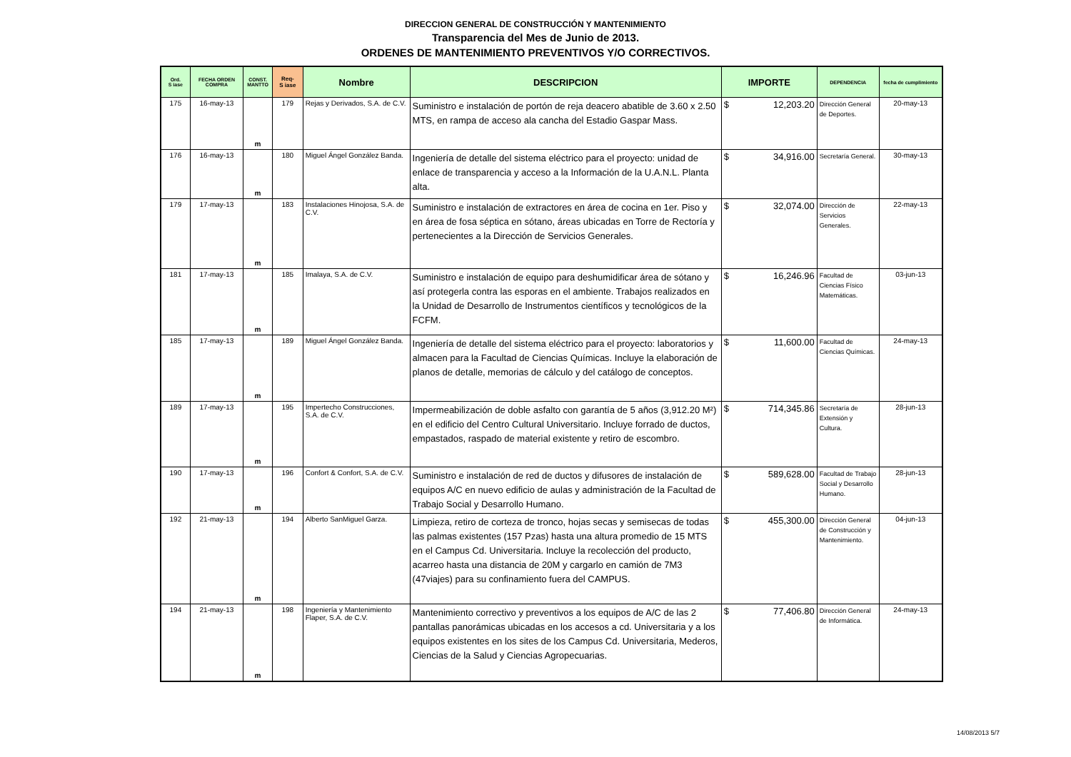DIRECCION GENERAL DE CONSTRUCCIÓN Y MANTENIMIENTO
Transparencia del Mes de Junio de 2013.
ORDENES DE MANTENIMIENTO PREVENTIVOS Y/O CORRECTIVOS.
| Ord. S iase | FECHA ORDEN COMPRA | CONST. MANTTO | Req- S iase | Nombre | DESCRIPCION | IMPORTE | DEPENDENCIA | fecha de cumplimiento |
| --- | --- | --- | --- | --- | --- | --- | --- | --- |
| 175 | 16-may-13 | m | 179 | Rejas y Derivados, S.A. de C.V. | Suministro e instalación de portón de reja deacero abatible de 3.60 x 2.50 MTS, en rampa de acceso ala cancha del Estadio Gaspar Mass. | $ 12,203.20 | Dirección General de Deportes. | 20-may-13 |
| 176 | 16-may-13 | m | 180 | Miguel Ángel González Banda. | Ingeniería de detalle del sistema eléctrico para el proyecto: unidad de enlace de transparencia y acceso a la Información de la U.A.N.L. Planta alta. | $ 34,916.00 | Secretaría General. | 30-may-13 |
| 179 | 17-may-13 | m | 183 | Instalaciones Hinojosa, S.A. de C.V. | Suministro e instalación de extractores en área de cocina en 1er. Piso y en área de fosa séptica en sótano, áreas ubicadas en Torre de Rectoría y pertenecientes a la Dirección de Servicios Generales. | $ 32,074.00 | Dirección de Servicios Generales. | 22-may-13 |
| 181 | 17-may-13 | m | 185 | Imalaya, S.A. de C.V. | Suministro e instalación de equipo para deshumidificar área de sótano y así protegerla contra las esporas en el ambiente. Trabajos realizados en la Unidad de Desarrollo de Instrumentos científicos y tecnológicos de la FCFM. | $ 16,246.96 | Facultad de Ciencias Físico Matemáticas. | 03-jun-13 |
| 185 | 17-may-13 | m | 189 | Miguel Ángel González Banda. | Ingeniería de detalle del sistema eléctrico para el proyecto: laboratorios y almacen para la Facultad de Ciencias Químicas. Incluye la elaboración de planos de detalle, memorias de cálculo y del catálogo de conceptos. | $ 11,600.00 | Facultad de Ciencias Químicas. | 24-may-13 |
| 189 | 17-may-13 | m | 195 | Impertecho Construcciones, S.A. de C.V. | Impermeabilización de doble asfalto con garantía de 5 años (3,912.20 M²) en el edificio del Centro Cultural Universitario. Incluye forrado de ductos, empastados, raspado de material existente y retiro de escombro. | $ 714,345.86 | Secretaría de Extensión y Cultura. | 28-jun-13 |
| 190 | 17-may-13 | m | 196 | Confort & Confort, S.A. de C.V. | Suministro e instalación de red de ductos y difusores de instalación de equipos A/C en nuevo edificio de aulas y administración de la Facultad de Trabajo Social y Desarrollo Humano. | $ 589,628.00 | Facultad de Trabajo Social y Desarrollo Humano. | 28-jun-13 |
| 192 | 21-may-13 | m | 194 | Alberto SanMiguel Garza. | Limpieza, retiro de corteza de tronco, hojas secas y semisecas de todas las palmas existentes (157 Pzas) hasta una altura promedio de 15 MTS en el Campus Cd. Universitaria. Incluye la recolección del producto, acarreo hasta una distancia de 20M y cargarlo en camión de 7M3 (47viajes) para su confinamiento fuera del CAMPUS. | $ 455,300.00 | Dirección General de Construcción y Mantenimiento. | 04-jun-13 |
| 194 | 21-may-13 | m | 198 | Ingeniería y Mantenimiento Flaper, S.A. de C.V. | Mantenimiento correctivo y preventivos a los equipos de A/C de las 2 pantallas panorámicas ubicadas en los accesos a cd. Universitaria y a los equipos existentes en los sites de los Campus Cd. Universitaria, Mederos, Ciencias de la Salud y Ciencias Agropecuarias. | $ 77,406.80 | Dirección General de Informática. | 24-may-13 |
14/08/2013 5/7